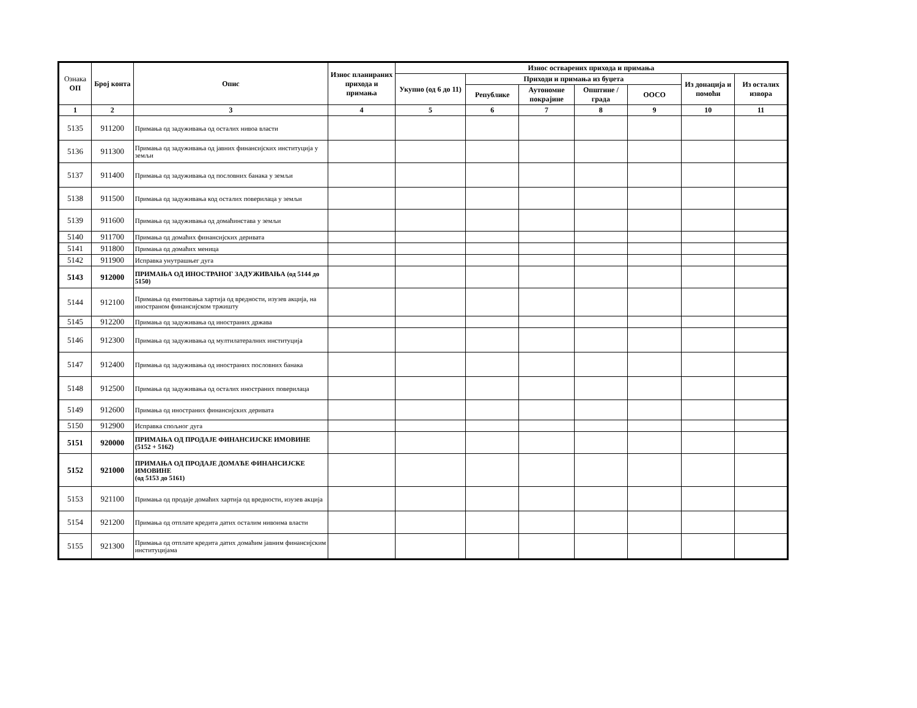| Ознака ОП | Број конта | Опис | Износ планираних прихода и примања | Износ остварених прихода и примања | | | | | | |
| --- | --- | --- | --- | --- | --- | --- | --- | --- | --- | --- |
| | | | | Укупно (од 6 до 11) | Приходи и примања из буџета | | | | Из донација и помоћи | Из осталих извора |
| | | | | | Републике | Аутономне покрајине | Општине / града | ООСО | | |
| 1 | 2 | 3 | 4 | 5 | 6 | 7 | 8 | 9 | 10 | 11 |
| 5135 | 911200 | Примања од задуживања од осталих нивоа власти | | | | | | | | |
| 5136 | 911300 | Примања од задуживања од јавних финансијских институција у земљи | | | | | | | | |
| 5137 | 911400 | Примања од задуживања од пословних банака у земљи | | | | | | | | |
| 5138 | 911500 | Примања од задуживања код осталих поверилаца у земљи | | | | | | | | |
| 5139 | 911600 | Примања од задуживања од домаћинстава у земљи | | | | | | | | |
| 5140 | 911700 | Примања од домаћих финансијских деривата | | | | | | | | |
| 5141 | 911800 | Примања од домаћих меница | | | | | | | | |
| 5142 | 911900 | Исправка унутрашњег дуга | | | | | | | | |
| 5143 | 912000 | ПРИМАЊА ОД ИНОСТРАНОГ ЗАДУЖИВАЊА (од 5144 до 5150) | | | | | | | | |
| 5144 | 912100 | Примања од емитовања хартија од вредности, изузев акција, на иностраном финансијском тржишту | | | | | | | | |
| 5145 | 912200 | Примања од задуживања од иностраних држава | | | | | | | | |
| 5146 | 912300 | Примања од задуживања од мултилатералних институција | | | | | | | | |
| 5147 | 912400 | Примања од задуживања од иностраних пословних банака | | | | | | | | |
| 5148 | 912500 | Примања од задуживања од осталих иностраних поверилаца | | | | | | | | |
| 5149 | 912600 | Примања од иностраних финансијских деривата | | | | | | | | |
| 5150 | 912900 | Исправка спољног дуга | | | | | | | | |
| 5151 | 920000 | ПРИМАЊА ОД ПРОДАЈЕ ФИНАНСИЈСКЕ ИМОВИНЕ (5152 + 5162) | | | | | | | | |
| 5152 | 921000 | ПРИМАЊА ОД ПРОДАЈЕ ДОМАЋЕ ФИНАНСИЈСКЕ ИМОВИНЕ (од 5153 до 5161) | | | | | | | | |
| 5153 | 921100 | Примања од продаје домаћих хартија од вредности, изузев акција | | | | | | | | |
| 5154 | 921200 | Примања од отплате кредита датих осталим нивоима власти | | | | | | | | |
| 5155 | 921300 | Примања од отплате кредита датих домаћим јавним финансијским институцијама | | | | | | | | |